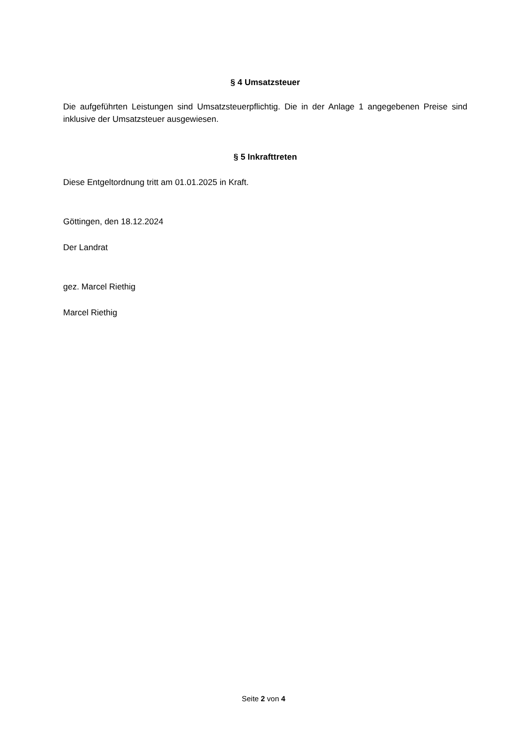§ 4 Umsatzsteuer
Die aufgeführten Leistungen sind Umsatzsteuerpflichtig. Die in der Anlage 1 angegebenen Preise sind inklusive der Umsatzsteuer ausgewiesen.
§ 5 Inkrafttreten
Diese Entgeltordnung tritt am 01.01.2025 in Kraft.
Göttingen, den 18.12.2024
Der Landrat
gez. Marcel Riethig
Marcel Riethig
Seite 2 von 4